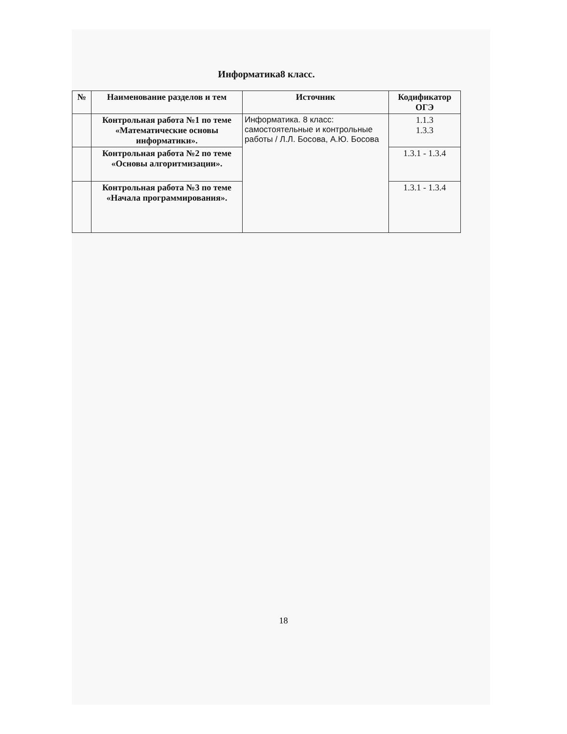Информатика8 класс.
| № | Наименование разделов и тем | Источник | Кодификатор ОГЭ |
| --- | --- | --- | --- |
| | Контрольная работа №1 по теме «Математические основы информатики». | Информатика. 8 класс: самостоятельные и контрольные работы / Л.Л. Босова, А.Ю. Босова | 1.1.3 1.3.3 |
| | Контрольная работа №2 по теме «Основы алгоритмизации». | | 1.3.1 - 1.3.4 |
| | Контрольная работа №3 по теме «Начала программирования». | | 1.3.1 - 1.3.4 |
18